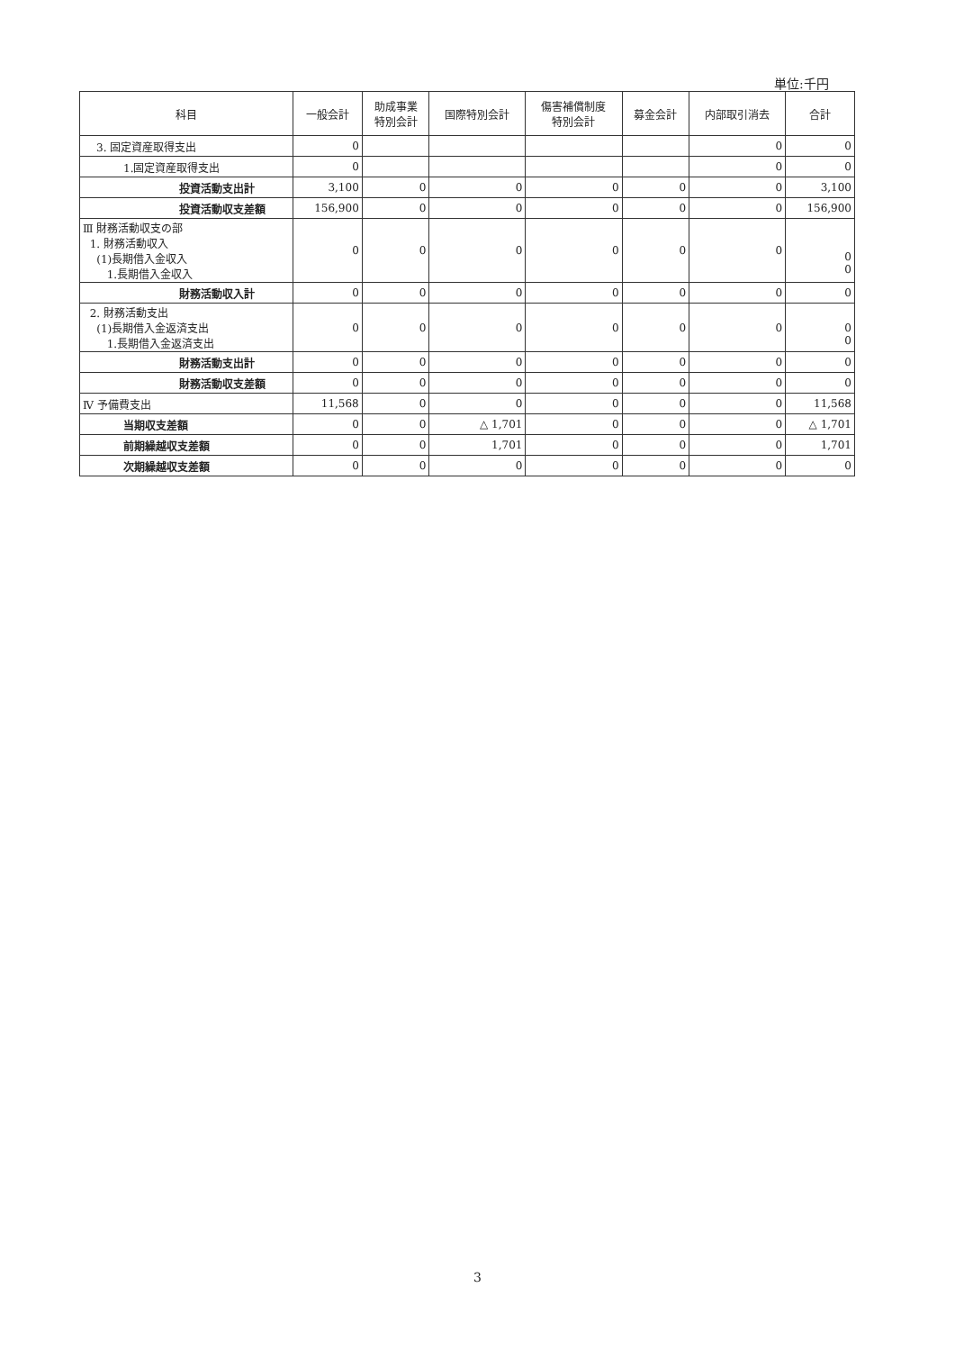単位:千円
| 科目 | 一般会計 | 助成事業 特別会計 | 国際特別会計 | 傷害補償制度 特別会計 | 募金会計 | 内部取引消去 | 合計 |
| --- | --- | --- | --- | --- | --- | --- | --- |
| 3. 固定資産取得支出 | 0 | | | | | 0 | 0 |
| 1.固定資産取得支出 | 0 | | | | | 0 | 0 |
| 投資活動支出計 | 3,100 | 0 | 0 | 0 | 0 | 0 | 3,100 |
| 投資活動収支差額 | 156,900 | 0 | 0 | 0 | 0 | 0 | 156,900 |
| Ⅲ 財務活動収支の部 1. 財務活動収入 (1)長期借入金収入 1.長期借入金収入 | 0 | 0 | 0 | 0 | 0 | 0 | 0 0 |
| 財務活動収入計 | 0 | 0 | 0 | 0 | 0 | 0 | 0 |
| 2. 財務活動支出 (1)長期借入金返済支出 1.長期借入金返済支出 | 0 | 0 | 0 | 0 | 0 | 0 | 0 0 |
| 財務活動支出計 | 0 | 0 | 0 | 0 | 0 | 0 | 0 |
| 財務活動収支差額 | 0 | 0 | 0 | 0 | 0 | 0 | 0 |
| Ⅳ 予備費支出 | 11,568 | 0 | 0 | 0 | 0 | 0 | 11,568 |
| 当期収支差額 | 0 | 0 | △ 1,701 | 0 | 0 | 0 | △ 1,701 |
| 前期繰越収支差額 | 0 | 0 | 1,701 | 0 | 0 | 0 | 1,701 |
| 次期繰越収支差額 | 0 | 0 | 0 | 0 | 0 | 0 | 0 |
3